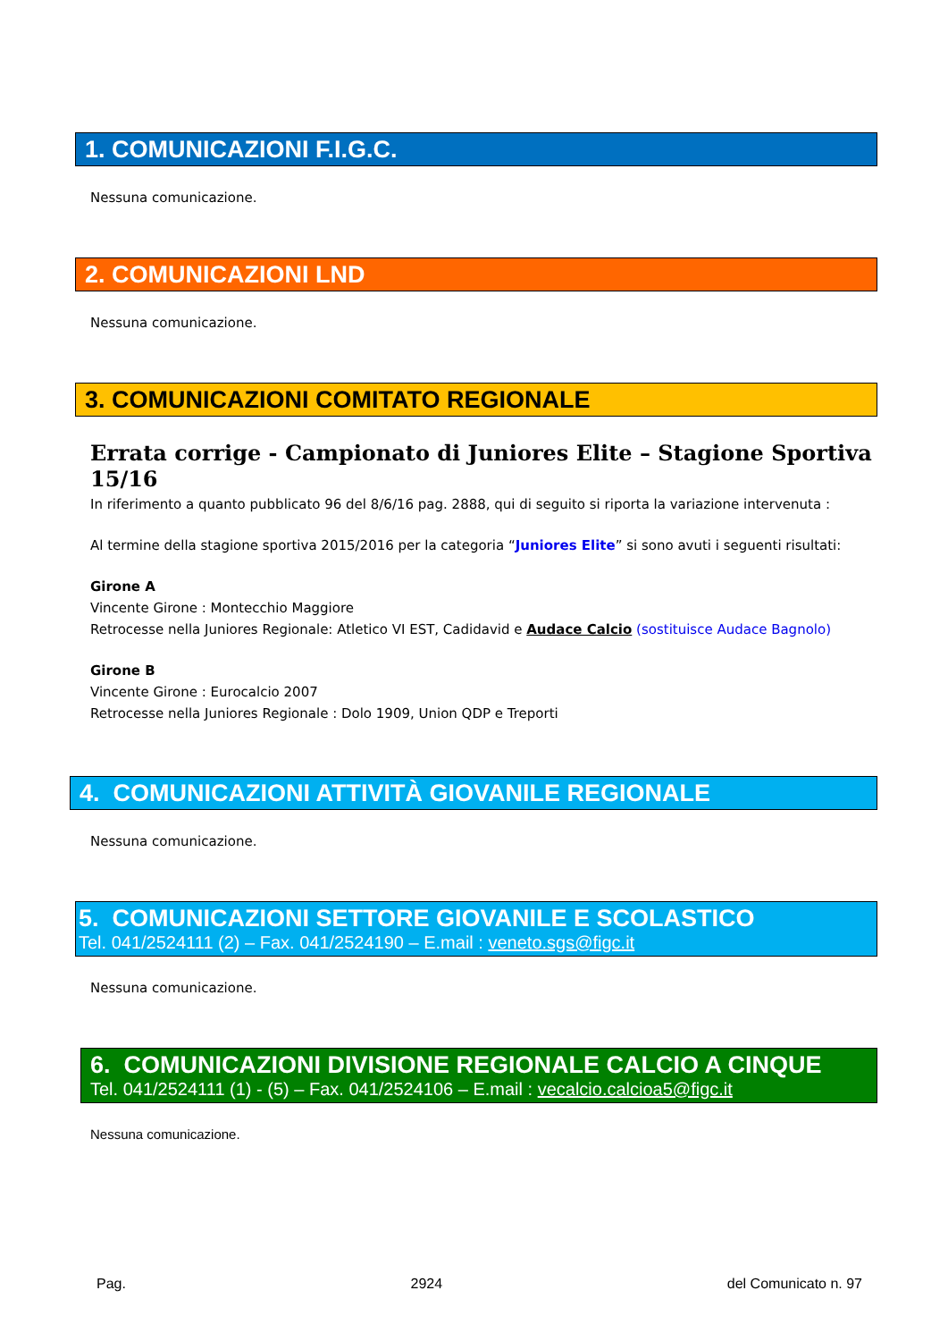1. COMUNICAZIONI F.I.G.C.
Nessuna comunicazione.
2. COMUNICAZIONI LND
Nessuna comunicazione.
3. COMUNICAZIONI COMITATO REGIONALE
Errata corrige - Campionato di Juniores Elite – Stagione Sportiva 15/16
In riferimento a quanto pubblicato 96 del 8/6/16 pag. 2888, qui di seguito si riporta la variazione intervenuta :
Al termine della stagione sportiva 2015/2016 per la categoria “Juniores Elite” si sono avuti i seguenti risultati:
Girone A
Vincente Girone : Montecchio Maggiore
Retrocesse nella Juniores Regionale: Atletico VI EST, Cadidavid e Audace Calcio (sostituisce Audace Bagnolo)
Girone B
Vincente Girone : Eurocalcio 2007
Retrocesse nella Juniores Regionale : Dolo 1909, Union QDP e Treporti
4. COMUNICAZIONI ATTIVITÀ GIOVANILE REGIONALE
Nessuna comunicazione.
5. COMUNICAZIONI SETTORE GIOVANILE E SCOLASTICO
Tel. 041/2524111 (2) – Fax. 041/2524190 – E.mail : veneto.sgs@figc.it
Nessuna comunicazione.
6. COMUNICAZIONI DIVISIONE REGIONALE CALCIO A CINQUE
Tel. 041/2524111 (1) - (5) – Fax. 041/2524106 – E.mail : vecalcio.calcioa5@figc.it
Nessuna comunicazione.
Pag. 2924 del Comunicato n. 97